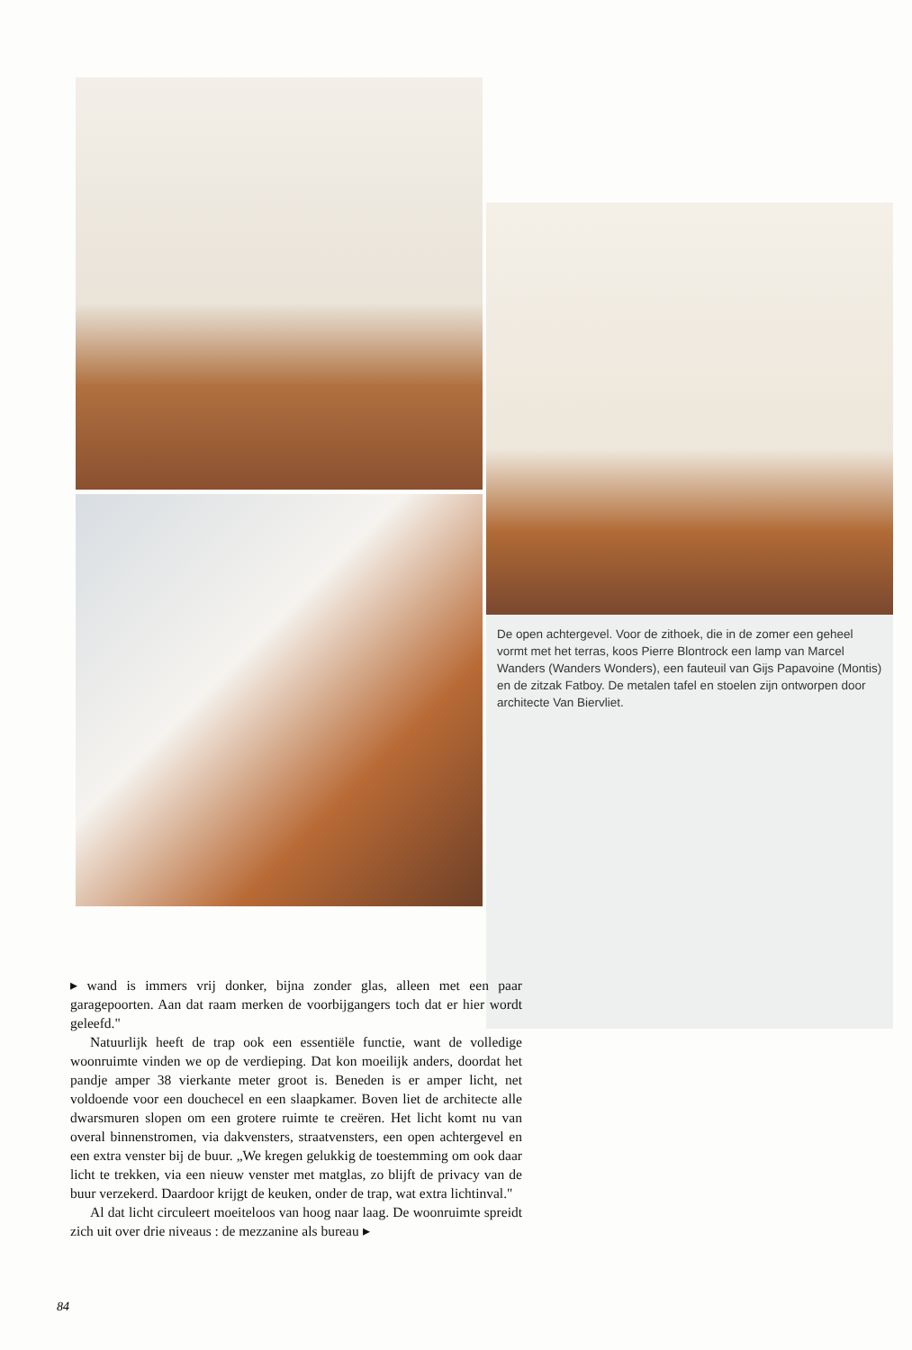De open achtergevel. Voor de zithoek, die in de zomer een geheel vormt met het terras, koos Pierre Blontrock een lamp van Marcel Wanders (Wanders Wonders), een fauteuil van Gijs Papavoine (Montis) en de zitzak Fatboy. De metalen tafel en stoelen zijn ontworpen door architecte Van Biervliet.
▸ wand is immers vrij donker, bijna zonder glas, alleen met een paar garagepoorten. Aan dat raam merken de voorbijgangers toch dat er hier wordt geleefd."
Natuurlijk heeft de trap ook een essentiële functie, want de volledige woonruimte vinden we op de verdieping. Dat kon moeilijk anders, doordat het pandje amper 38 vierkante meter groot is. Beneden is er amper licht, net voldoende voor een douchecel en een slaapkamer. Boven liet de architecte alle dwarsmuren slopen om een grotere ruimte te creëren. Het licht komt nu van overal binnenstromen, via dakvensters, straatvensters, een open achtergevel en een extra venster bij de buur. „We kregen gelukkig de toestemming om ook daar licht te trekken, via een nieuw venster met matglas, zo blijft de privacy van de buur verzekerd. Daardoor krijgt de keuken, onder de trap, wat extra lichtinval."
Al dat licht circuleert moeiteloos van hoog naar laag. De woonruimte spreidt zich uit over drie niveaus : de mezzanine als bureau ▸
84